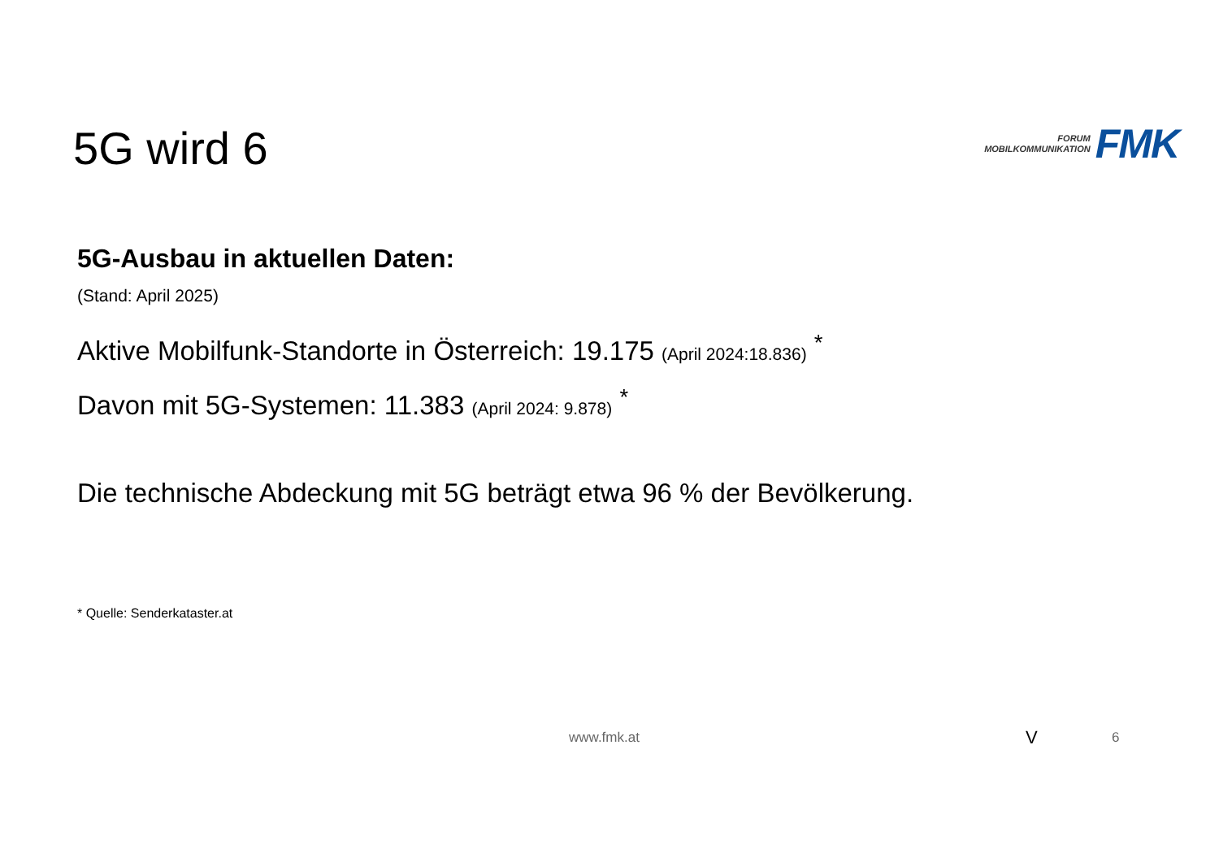5G wird 6
FORUM
MOBILKOMMUNIKATION
FMK
5G-Ausbau in aktuellen Daten:
(Stand: April 2025)
Aktive Mobilfunk-Standorte in Österreich: 19.175 (April 2024:18.836) <sup>*</sup>
Davon mit 5G-Systemen: 11.383 (April 2024: 9.878) <sup>*</sup>
Die technische Abdeckung mit 5G beträgt etwa 96 % der Bevölkerung.
* Quelle: Senderkataster.at
www.fmk.at V 6